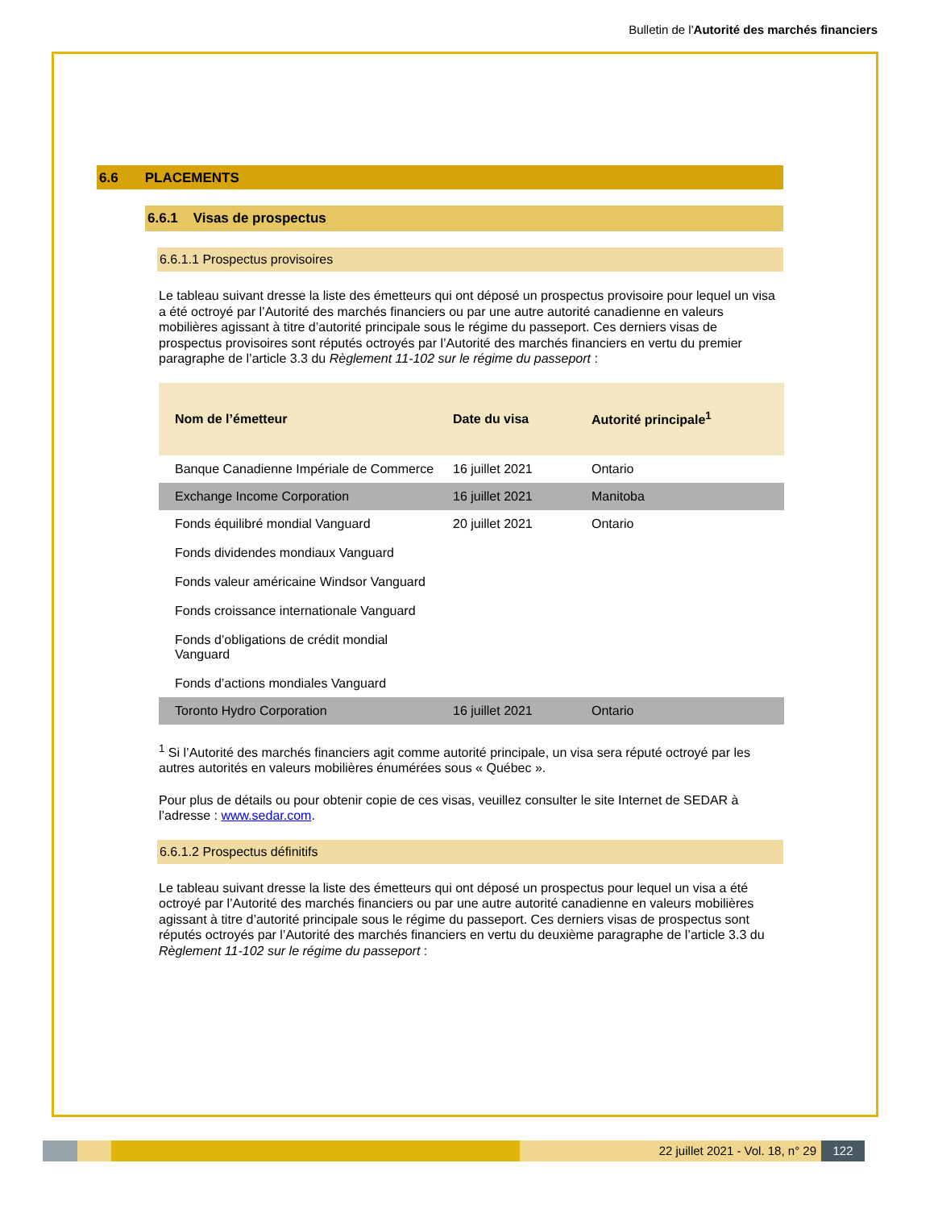Bulletin de l'Autorité des marchés financiers
6.6 PLACEMENTS
6.6.1 Visas de prospectus
6.6.1.1 Prospectus provisoires
Le tableau suivant dresse la liste des émetteurs qui ont déposé un prospectus provisoire pour lequel un visa a été octroyé par l’Autorité des marchés financiers ou par une autre autorité canadienne en valeurs mobilières agissant à titre d’autorité principale sous le régime du passeport. Ces derniers visas de prospectus provisoires sont réputés octroyés par l’Autorité des marchés financiers en vertu du premier paragraphe de l’article 3.3 du Règlement 11-102 sur le régime du passeport :
| Nom de l’émetteur | Date du visa | Autorité principale<sup>1</sup> |
| --- | --- | --- |
| Banque Canadienne Impériale de Commerce | 16 juillet 2021 | Ontario |
| Exchange Income Corporation | 16 juillet 2021 | Manitoba |
| Fonds équilibré mondial Vanguard Fonds dividendes mondiaux Vanguard Fonds valeur américaine Windsor Vanguard Fonds croissance internationale Vanguard Fonds d’obligations de crédit mondial Vanguard Fonds d’actions mondiales Vanguard | 20 juillet 2021 | Ontario |
| Toronto Hydro Corporation | 16 juillet 2021 | Ontario |
<sup>1</sup> Si l’Autorité des marchés financiers agit comme autorité principale, un visa sera réputé octroyé par les autres autorités en valeurs mobilières énumérées sous « Québec ».
Pour plus de détails ou pour obtenir copie de ces visas, veuillez consulter le site Internet de SEDAR à l’adresse : www.sedar.com.
6.6.1.2 Prospectus définitifs
Le tableau suivant dresse la liste des émetteurs qui ont déposé un prospectus pour lequel un visa a été octroyé par l’Autorité des marchés financiers ou par une autre autorité canadienne en valeurs mobilières agissant à titre d’autorité principale sous le régime du passeport. Ces derniers visas de prospectus sont réputés octroyés par l’Autorité des marchés financiers en vertu du deuxième paragraphe de l’article 3.3 du Règlement 11-102 sur le régime du passeport :
22 juillet 2021 - Vol. 18, n° 29
122